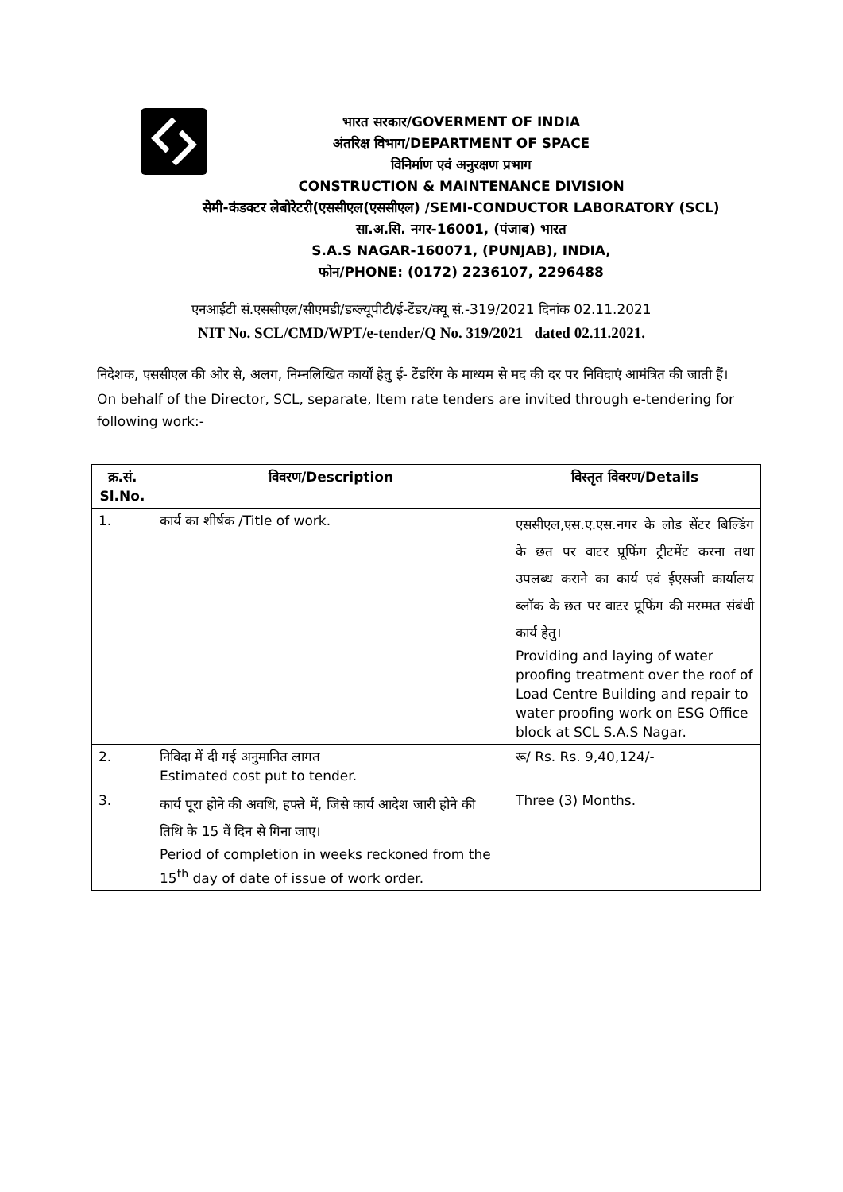भारत सरकार/GOVERMENT OF INDIA
अंतरिक्ष विभाग/DEPARTMENT OF SPACE
विनिर्माण एवं अनुरक्षण प्रभाग
CONSTRUCTION & MAINTENANCE DIVISION
सेमी-कंडक्टर लेबोरेटरी(एससीएल(एससीएल) /SEMI-CONDUCTOR LABORATORY (SCL)
सा.अ.सि. नगर-16001, (पंजाब) भारत
S.A.S NAGAR-160071, (PUNJAB), INDIA,
फोन/PHONE: (0172) 2236107, 2296488
एनआईटी सं.एससीएल/सीएमडी/डब्ल्यूपीटी/ई-टेंडर/क्यू सं.-319/2021 दिनांक 02.11.2021
NIT No. SCL/CMD/WPT/e-tender/Q No. 319/2021 dated 02.11.2021.
निदेशक, एससीएल की ओर से, अलग, निम्नलिखित कार्यों हेतु ई- टेंडरिंग के माध्यम से मद की दर पर निविदाएं आमंत्रित की जाती हैं।
On behalf of the Director, SCL, separate, Item rate tenders are invited through e-tendering for following work:-
| क्र.सं. Sl.No. | विवरण/Description | विस्तृत विवरण/Details |
| --- | --- | --- |
| 1. | कार्य का शीर्षक /Title of work. | एससीएल,एस.ए.एस.नगर के लोड सेंटर बिल्डिंग के छत पर वाटर प्रूफिंग ट्रीटमेंट करना तथा उपलब्ध कराने का कार्य एवं ईएसजी कार्यालय ब्लॉक के छत पर वाटर प्रूफिंग की मरम्मत संबंधी कार्य हेतु। Providing and laying of water proofing treatment over the roof of Load Centre Building and repair to water proofing work on ESG Office block at SCL S.A.S Nagar. |
| 2. | निविदा में दी गई अनुमानित लागत Estimated cost put to tender. | रू/ Rs. Rs. 9,40,124/- |
| 3. | कार्य पूरा होने की अवधि, हफ्ते में, जिसे कार्य आदेश जारी होने की तिथि के 15 वें दिन से गिना जाए। Period of completion in weeks reckoned from the 15<sup>th</sup> day of date of issue of work order. | Three (3) Months. |